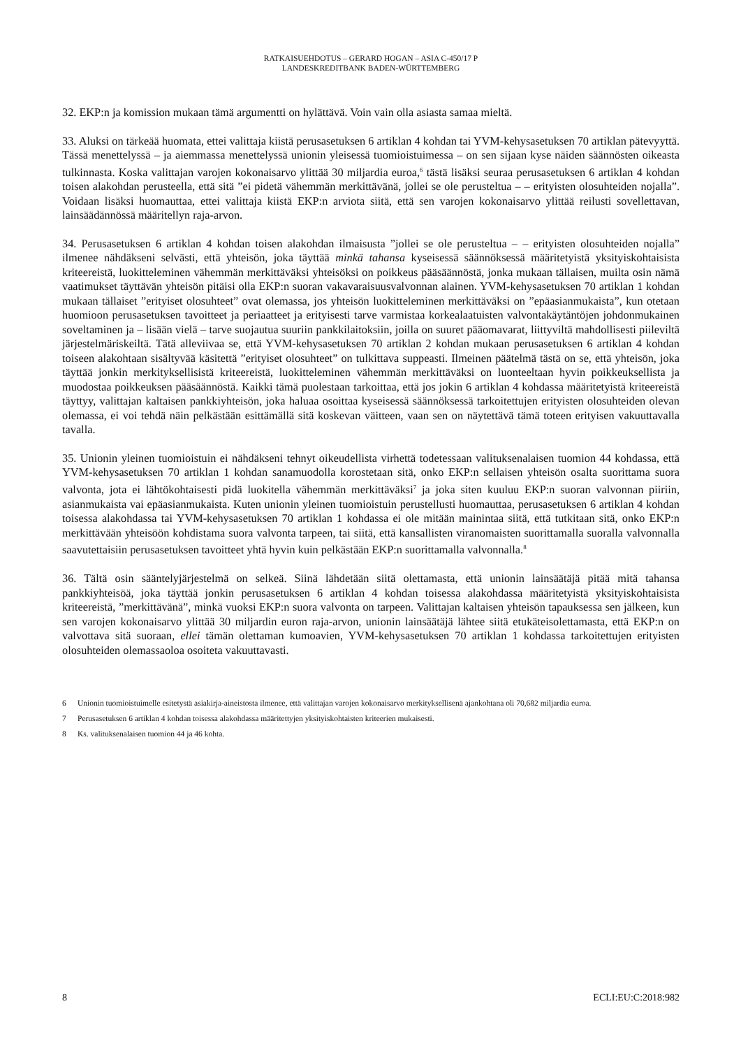RATKAISUEHDOTUS – GERARD HOGAN – ASIA C-450/17 P
LANDESKREDITBANK BADEN-WÜRTTEMBERG
32. EKP:n ja komission mukaan tämä argumentti on hylättävä. Voin vain olla asiasta samaa mieltä.
33. Aluksi on tärkeää huomata, ettei valittaja kiistä perusasetuksen 6 artiklan 4 kohdan tai YVM-kehysasetuksen 70 artiklan pätevyyttä. Tässä menettelyssä – ja aiemmassa menettelyssä unionin yleisessä tuomioistuimessa – on sen sijaan kyse näiden säännösten oikeasta tulkinnasta. Koska valittajan varojen kokonaisarvo ylittää 30 miljardia euroa,<sup>6</sup> tästä lisäksi seuraa perusasetuksen 6 artiklan 4 kohdan toisen alakohdan perusteella, että sitä ”ei pidetä vähemmän merkittävänä, jollei se ole perusteltua – – erityisten olosuhteiden nojalla”. Voidaan lisäksi huomauttaa, ettei valittaja kiistä EKP:n arviota siitä, että sen varojen kokonaisarvo ylittää reilusti sovellettavan, lainsäädännössä määritellyn raja-arvon.
34. Perusasetuksen 6 artiklan 4 kohdan toisen alakohdan ilmaisusta ”jollei se ole perusteltua – – erityisten olosuhteiden nojalla” ilmenee nähdäkseni selvästi, että yhteisön, joka täyttää minkä tahansa kyseisessä säännöksessä määritetyistä yksityiskohtaisista kriteereistä, luokitteleminen vähemmän merkittäväksi yhteisöksi on poikkeus pääsäännöstä, jonka mukaan tällaisen, muilta osin nämä vaatimukset täyttävän yhteisön pitäisi olla EKP:n suoran vakavaraisuusvalvonnan alainen. YVM-kehysasetuksen 70 artiklan 1 kohdan mukaan tällaiset ”erityiset olosuhteet” ovat olemassa, jos yhteisön luokitteleminen merkittäväksi on ”epäasianmukaista”, kun otetaan huomioon perusasetuksen tavoitteet ja periaatteet ja erityisesti tarve varmistaa korkealaatuisten valvontakäytäntöjen johdonmukainen soveltaminen ja – lisään vielä – tarve suojautua suuriin pankkilaitoksiin, joilla on suuret pääomavarat, liittyviltä mahdollisesti piileviltä järjestelmäriskeiltä. Tätä alleviivaa se, että YVM-kehysasetuksen 70 artiklan 2 kohdan mukaan perusasetuksen 6 artiklan 4 kohdan toiseen alakohtaan sisältyvää käsitettä ”erityiset olosuhteet” on tulkittava suppeasti. Ilmeinen päätelmä tästä on se, että yhteisön, joka täyttää jonkin merkityksellisistä kriteereistä, luokitteleminen vähemmän merkittäväksi on luonteeltaan hyvin poikkeuksellista ja muodostaa poikkeuksen pääsäännöstä. Kaikki tämä puolestaan tarkoittaa, että jos jokin 6 artiklan 4 kohdassa määritetyistä kriteereistä täyttyy, valittajan kaltaisen pankkiyhteisön, joka haluaa osoittaa kyseisessä säännöksessä tarkoitettujen erityisten olosuhteiden olevan olemassa, ei voi tehdä näin pelkästään esittämällä sitä koskevan väitteen, vaan sen on näytettävä tämä toteen erityisen vakuuttavalla tavalla.
35. Unionin yleinen tuomioistuin ei nähdäkseni tehnyt oikeudellista virhettä todetessaan valituksenalaisen tuomion 44 kohdassa, että YVM-kehysasetuksen 70 artiklan 1 kohdan sanamuodolla korostetaan sitä, onko EKP:n sellaisen yhteisön osalta suorittama suora valvonta, jota ei lähtökohtaisesti pidä luokitella vähemmän merkittäväksi<sup>7</sup> ja joka siten kuuluu EKP:n suoran valvonnan piiriin, asianmukaista vai epäasianmukaista. Kuten unionin yleinen tuomioistuin perustellusti huomauttaa, perusasetuksen 6 artiklan 4 kohdan toisessa alakohdassa tai YVM-kehysasetuksen 70 artiklan 1 kohdassa ei ole mitään mainintaa siitä, että tutkitaan sitä, onko EKP:n merkittävään yhteisöön kohdistama suora valvonta tarpeen, tai siitä, että kansallisten viranomaisten suorittamalla suoralla valvonnalla saavutettaisiin perusasetuksen tavoitteet yhtä hyvin kuin pelkästään EKP:n suorittamalla valvonnalla.<sup>8</sup>
36. Tältä osin sääntelyjärjestelmä on selkeä. Siinä lähdetään siitä olettamasta, että unionin lainsäätäjä pitää mitä tahansa pankkiyhteisöä, joka täyttää jonkin perusasetuksen 6 artiklan 4 kohdan toisessa alakohdassa määritetyistä yksityiskohtaisista kriteereistä, ”merkittävänä”, minkä vuoksi EKP:n suora valvonta on tarpeen. Valittajan kaltaisen yhteisön tapauksessa sen jälkeen, kun sen varojen kokonaisarvo ylittää 30 miljardin euron raja-arvon, unionin lainsäätäjä lähtee siitä etukäteisolettamasta, että EKP:n on valvottava sitä suoraan, ellei tämän olettaman kumoavien, YVM-kehysasetuksen 70 artiklan 1 kohdassa tarkoitettujen erityisten olosuhteiden olemassaoloa osoiteta vakuuttavasti.
6 Unionin tuomioistuimelle esitetystä asiakirja-aineistosta ilmenee, että valittajan varojen kokonaisarvo merkityksellisenä ajankohtana oli 70,682 miljardia euroa.
7 Perusasetuksen 6 artiklan 4 kohdan toisessa alakohdassa määritettyjen yksityiskohtaisten kriteerien mukaisesti.
8 Ks. valituksenalaisen tuomion 44 ja 46 kohta.
8 ECLI:EU:C:2018:982